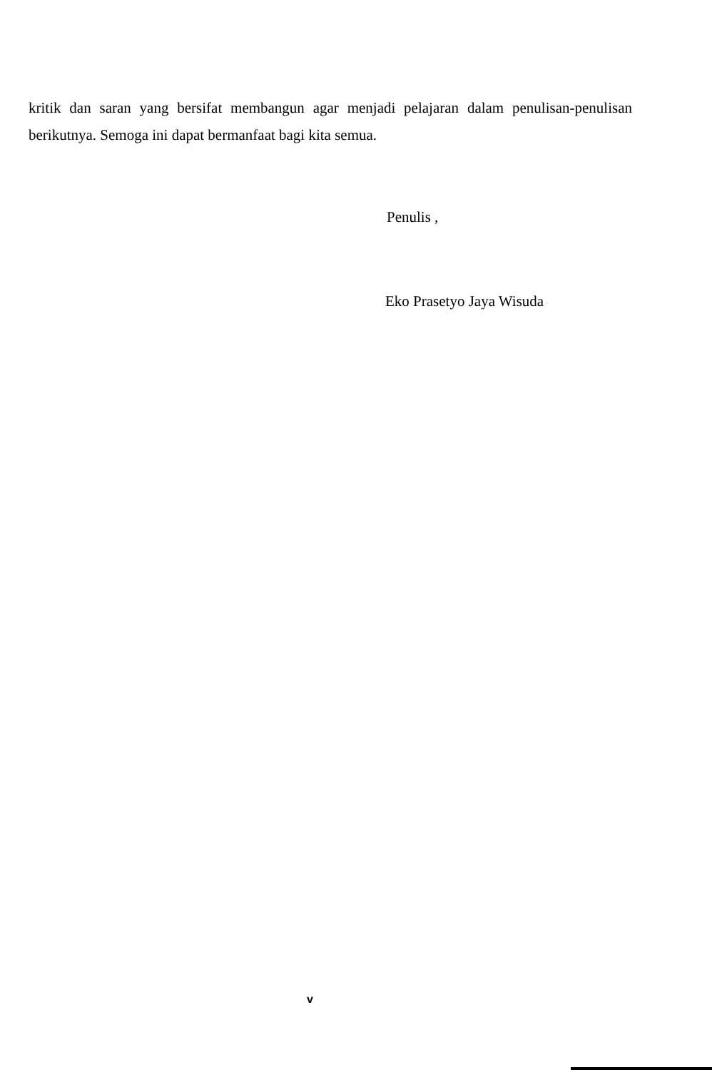kritik dan saran yang bersifat membangun agar menjadi pelajaran dalam penulisan-penulisan berikutnya. Semoga ini dapat bermanfaat bagi kita semua.
Penulis ,
Eko Prasetyo Jaya Wisuda
v